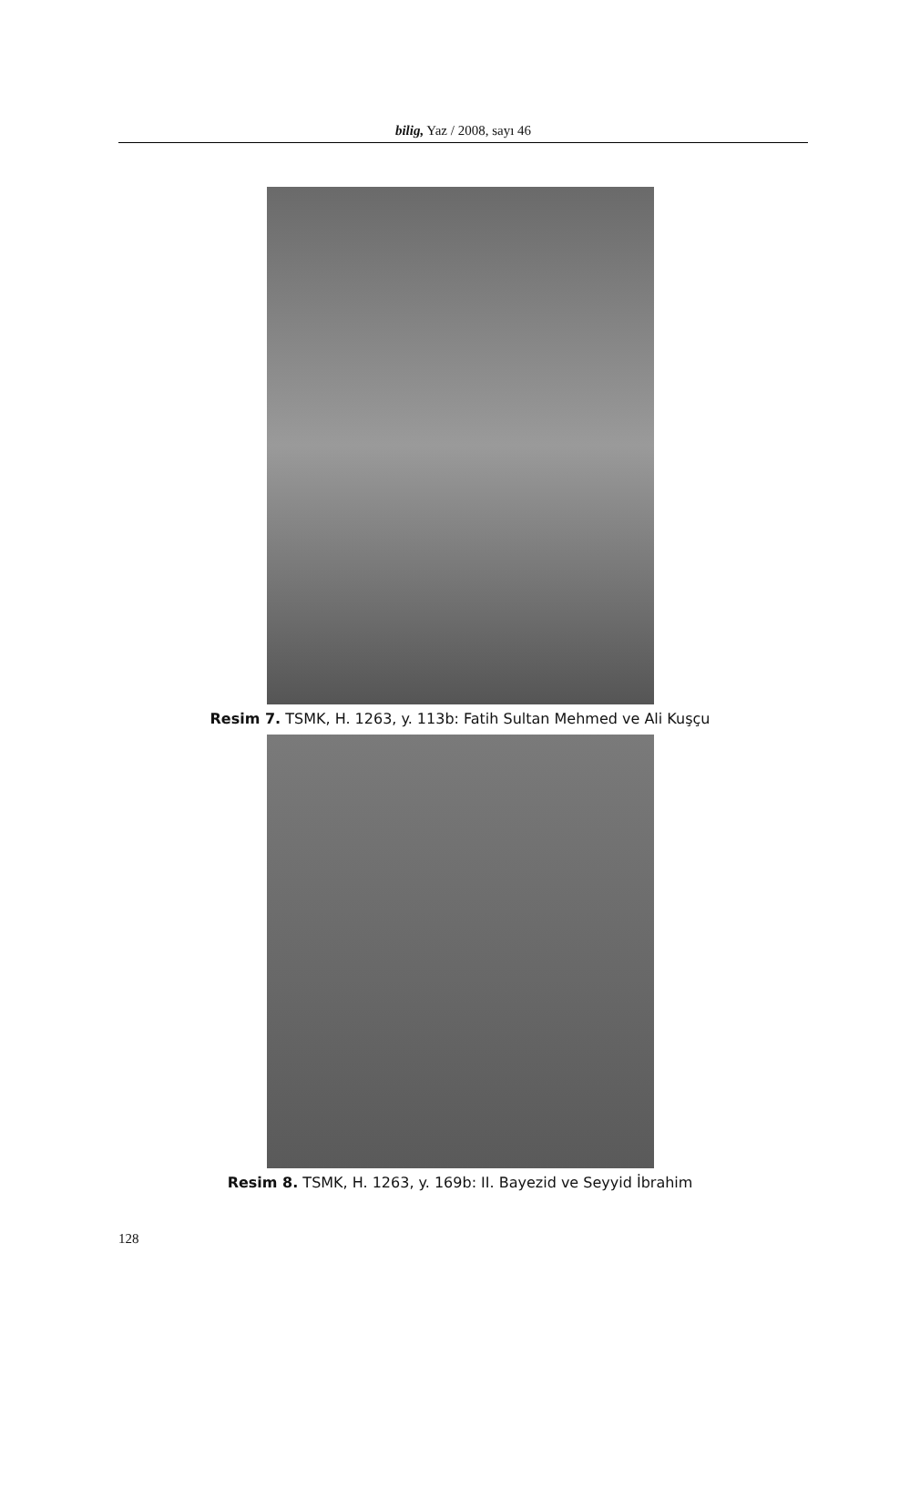bilig, Yaz / 2008, sayı 46
Resim 7. TSMK, H. 1263, y. 113b: Fatih Sultan Mehmed ve Ali Kuşçu
Resim 8. TSMK, H. 1263, y. 169b: II. Bayezid ve Seyyid İbrahim
128